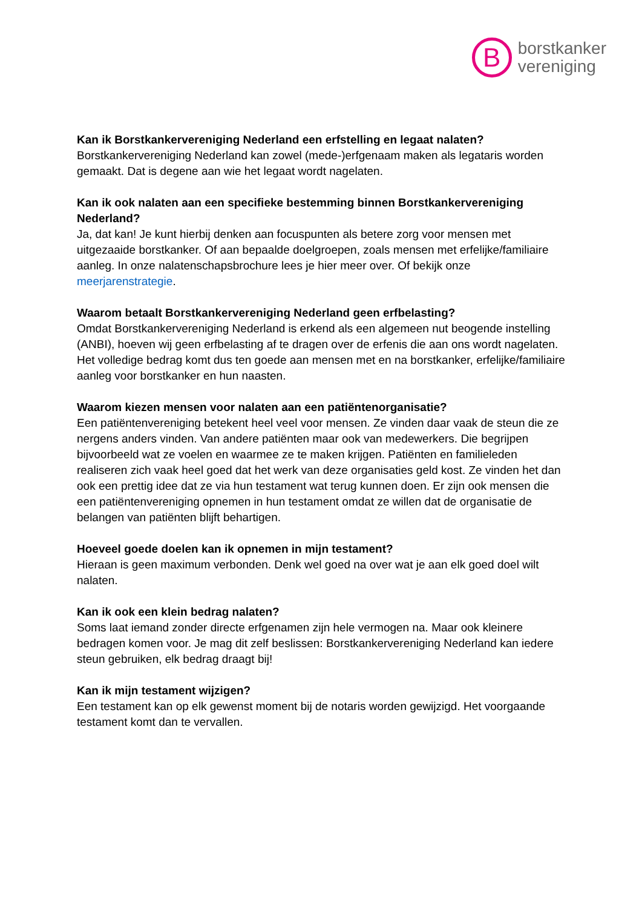B
borstkanker
vereniging
Kan ik Borstkankervereniging Nederland een erfstelling en legaat nalaten?
Borstkankervereniging Nederland kan zowel (mede-)erfgenaam maken als legataris worden gemaakt. Dat is degene aan wie het legaat wordt nagelaten.
Kan ik ook nalaten aan een specifieke bestemming binnen Borstkankervereniging Nederland?
Ja, dat kan! Je kunt hierbij denken aan focuspunten als betere zorg voor mensen met uitgezaaide borstkanker. Of aan bepaalde doelgroepen, zoals mensen met erfelijke/familiaire aanleg. In onze nalatenschapsbrochure lees je hier meer over. Of bekijk onze meerjarenstrategie.
Waarom betaalt Borstkankervereniging Nederland geen erfbelasting?
Omdat Borstkankervereniging Nederland is erkend als een algemeen nut beogende instelling (ANBI), hoeven wij geen erfbelasting af te dragen over de erfenis die aan ons wordt nagelaten. Het volledige bedrag komt dus ten goede aan mensen met en na borstkanker, erfelijke/familiaire aanleg voor borstkanker en hun naasten.
Waarom kiezen mensen voor nalaten aan een patiëntenorganisatie?
Een patiëntenvereniging betekent heel veel voor mensen. Ze vinden daar vaak de steun die ze nergens anders vinden. Van andere patiënten maar ook van medewerkers. Die begrijpen bijvoorbeeld wat ze voelen en waarmee ze te maken krijgen. Patiënten en familieleden realiseren zich vaak heel goed dat het werk van deze organisaties geld kost. Ze vinden het dan ook een prettig idee dat ze via hun testament wat terug kunnen doen. Er zijn ook mensen die een patiëntenvereniging opnemen in hun testament omdat ze willen dat de organisatie de belangen van patiënten blijft behartigen.
Hoeveel goede doelen kan ik opnemen in mijn testament?
Hieraan is geen maximum verbonden. Denk wel goed na over wat je aan elk goed doel wilt nalaten.
Kan ik ook een klein bedrag nalaten?
Soms laat iemand zonder directe erfgenamen zijn hele vermogen na. Maar ook kleinere bedragen komen voor. Je mag dit zelf beslissen: Borstkankervereniging Nederland kan iedere steun gebruiken, elk bedrag draagt bij!
Kan ik mijn testament wijzigen?
Een testament kan op elk gewenst moment bij de notaris worden gewijzigd. Het voorgaande testament komt dan te vervallen.